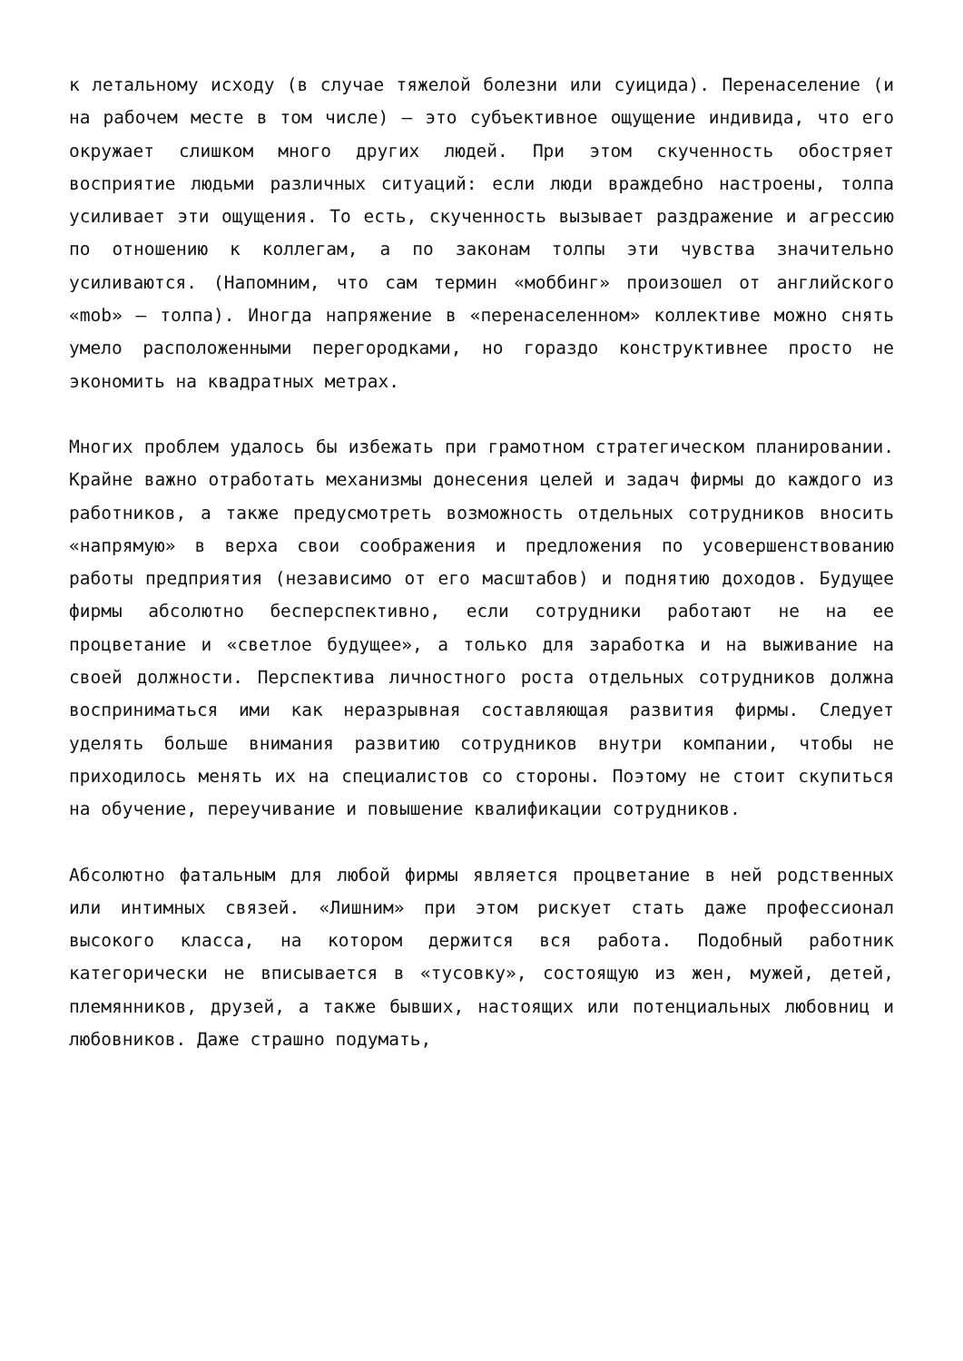к летальному исходу (в случае тяжелой болезни или суицида). Перенаселение (и на рабочем месте в том числе) — это субъективное ощущение индивида, что его окружает слишком много других людей. При этом скученность обостряет восприятие людьми различных ситуаций: если люди враждебно настроены, толпа усиливает эти ощущения. То есть, скученность вызывает раздражение и агрессию по отношению к коллегам, а по законам толпы эти чувства значительно усиливаются. (Напомним, что сам термин «моббинг» произошел от английского «mob» — толпа). Иногда напряжение в «перенаселенном» коллективе можно снять умело расположенными перегородками, но гораздо конструктивнее просто не экономить на квадратных метрах.
Многих проблем удалось бы избежать при грамотном стратегическом планировании. Крайне важно отработать механизмы донесения целей и задач фирмы до каждого из работников, а также предусмотреть возможность отдельных сотрудников вносить «напрямую» в верха свои соображения и предложения по усовершенствованию работы предприятия (независимо от его масштабов) и поднятию доходов. Будущее фирмы абсолютно бесперспективно, если сотрудники работают не на ее процветание и «светлое будущее», а только для заработка и на выживание на своей должности. Перспектива личностного роста отдельных сотрудников должна восприниматься ими как неразрывная составляющая развития фирмы. Следует уделять больше внимания развитию сотрудников внутри компании, чтобы не приходилось менять их на специалистов со стороны. Поэтому не стоит скупиться на обучение, переучивание и повышение квалификации сотрудников.
Абсолютно фатальным для любой фирмы является процветание в ней родственных или интимных связей. «Лишним» при этом рискует стать даже профессионал высокого класса, на котором держится вся работа. Подобный работник категорически не вписывается в «тусовку», состоящую из жен, мужей, детей, племянников, друзей, а также бывших, настоящих или потенциальных любовниц и любовников. Даже страшно подумать,